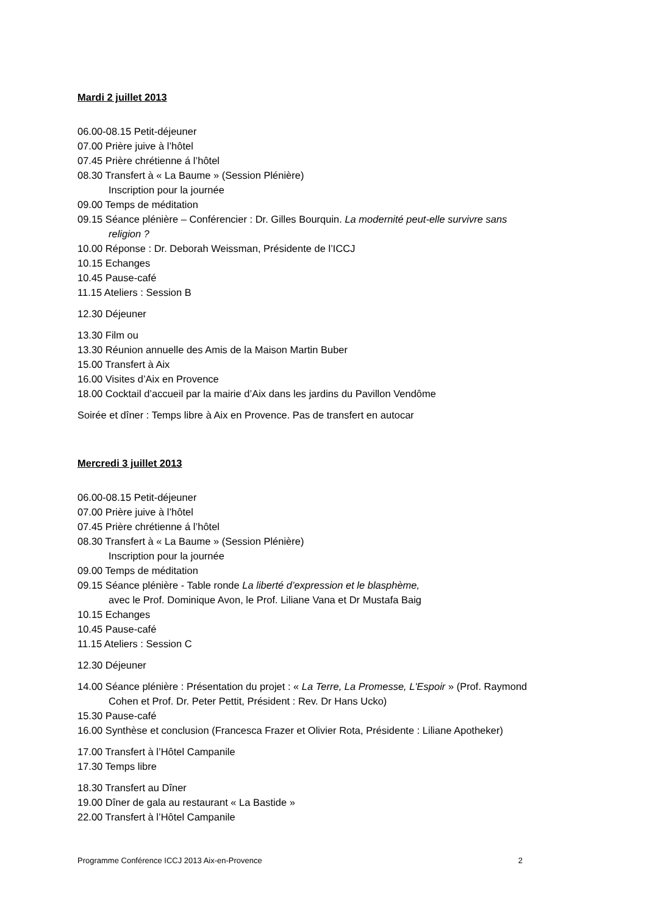Mardi 2 juillet 2013
06.00-08.15 Petit-déjeuner
07.00 Prière juive à l’hôtel
07.45 Prière chrétienne á l’hôtel
08.30 Transfert à « La Baume » (Session Plénière)
Inscription pour la journée
09.00 Temps de méditation
09.15 Séance plénière – Conférencier : Dr. Gilles Bourquin. La modernité peut-elle survivre sans
religion ?
10.00 Réponse : Dr. Deborah Weissman, Présidente de l’ICCJ
10.15 Echanges
10.45 Pause-café
11.15 Ateliers : Session B
12.30 Déjeuner
13.30 Film ou
13.30 Réunion annuelle des Amis de la Maison Martin Buber
15.00 Transfert à Aix
16.00 Visites d’Aix en Provence
18.00 Cocktail d’accueil par la mairie d’Aix dans les jardins du Pavillon Vendôme
Soirée et dîner : Temps libre à Aix en Provence. Pas de transfert en autocar
Mercredi 3 juillet 2013
06.00-08.15 Petit-déjeuner
07.00 Prière juive à l’hôtel
07.45 Prière chrétienne á l’hôtel
08.30 Transfert à « La Baume » (Session Plénière)
Inscription pour la journée
09.00 Temps de méditation
09.15 Séance plénière - Table ronde La liberté d’expression et le blasphème,
avec le Prof. Dominique Avon, le Prof. Liliane Vana et Dr Mustafa Baig
10.15 Echanges
10.45 Pause-café
11.15 Ateliers : Session C
12.30 Déjeuner
14.00 Séance plénière : Présentation du projet : « La Terre, La Promesse, L'Espoir » (Prof. Raymond
Cohen et Prof. Dr. Peter Pettit, Président : Rev. Dr Hans Ucko)
15.30 Pause-café
16.00 Synthèse et conclusion (Francesca Frazer et Olivier Rota, Présidente : Liliane Apotheker)
17.00 Transfert à l’Hôtel Campanile
17.30 Temps libre
18.30 Transfert au Dîner
19.00 Dîner de gala au restaurant « La Bastide »
22.00 Transfert à l’Hôtel Campanile
Programme Conférence ICCJ 2013 Aix-en-Provence 2